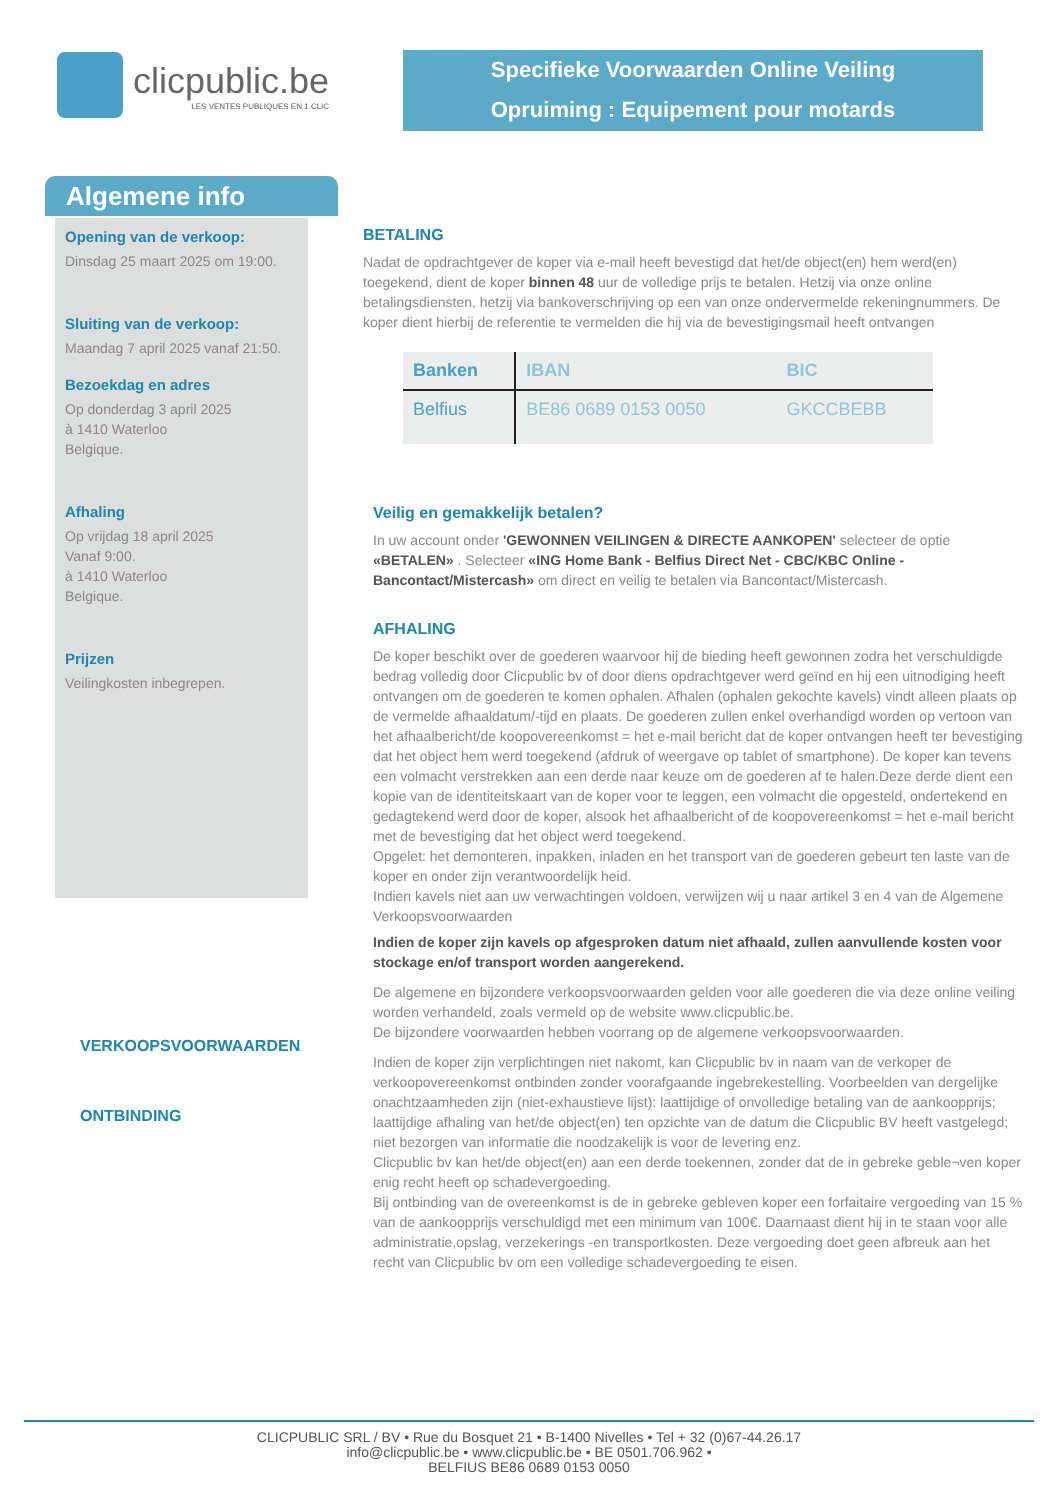clicpublic.be LES VENTES PUBLIQUES EN 1 CLIC
Specifieke Voorwaarden Online Veiling
Opruiming : Equipement pour motards
Algemene info
Opening van de verkoop:
Dinsdag 25 maart 2025 om 19:00.
Sluiting van de verkoop:
Maandag 7 april 2025 vanaf 21:50.
Bezoekdag en adres
Op donderdag 3 april 2025
à 1410 Waterloo
Belgique.
Afhaling
Op vrijdag 18 april 2025
Vanaf 9:00.
à 1410 Waterloo
Belgique.
Prijzen
Veilingkosten inbegrepen.
BETALING
Nadat de opdrachtgever de koper via e-mail heeft bevestigd dat het/de object(en) hem werd(en) toegekend, dient de koper binnen 48 uur de volledige prijs te betalen. Hetzij via onze online betalingsdiensten, hetzij via bankoverschrijving op een van onze ondervermelde rekeningnummers. De koper dient hierbij de referentie te vermelden die hij via de bevestigingsmail heeft ontvangen
| Banken | IBAN | BIC |
| --- | --- | --- |
| Belfius | BE86 0689 0153 0050 | GKCCBEBB |
Veilig en gemakkelijk betalen?
In uw account onder 'GEWONNEN VEILINGEN & DIRECTE AANKOPEN' selecteer de optie «BETALEN» . Selecteer «ING Home Bank - Belfius Direct Net - CBC/KBC Online - Bancontact/Mistercash» om direct en veilig te betalen via Bancontact/Mistercash.
AFHALING
De koper beschikt over de goederen waarvoor hij de bieding heeft gewonnen zodra het verschuldigde bedrag volledig door Clicpublic bv of door diens opdrachtgever werd geïnd en hij een uitnodiging heeft ontvangen om de goederen te komen ophalen. Afhalen (ophalen gekochte kavels) vindt alleen plaats op de vermelde afhaaldatum/-tijd en plaats. De goederen zullen enkel overhandigd worden op vertoon van het afhaalbericht/de koopovereenkomst = het e-mail bericht dat de koper ontvangen heeft ter bevestiging dat het object hem werd toegekend (afdruk of weergave op tablet of smartphone). De koper kan tevens een volmacht verstrekken aan een derde naar keuze om de goederen af te halen.Deze derde dient een kopie van de identiteitskaart van de koper voor te leggen, een volmacht die opgesteld, ondertekend en gedagtekend werd door de koper, alsook het afhaalbericht of de koopovereenkomst = het e-mail bericht met de bevestiging dat het object werd toegekend.
Opgelet: het demonteren, inpakken, inladen en het transport van de goederen gebeurt ten laste van de koper en onder zijn verantwoordelijk heid.
Indien kavels niet aan uw verwachtingen voldoen, verwijzen wij u naar artikel 3 en 4 van de Algemene Verkoopsvoorwaarden
Indien de koper zijn kavels op afgesproken datum niet afhaald, zullen aanvullende kosten voor stockage en/of transport worden aangerekend.
De algemene en bijzondere verkoopsvoorwaarden gelden voor alle goederen die via deze online veiling worden verhandeld, zoals vermeld op de website www.clicpublic.be.
De bijzondere voorwaarden hebben voorrang op de algemene verkoopsvoorwaarden.
Indien de koper zijn verplichtingen niet nakomt, kan Clicpublic bv in naam van de verkoper de verkoopovereenkomst ontbinden zonder voorafgaande ingebrekestelling. Voorbeelden van dergelijke onachtzaamheden zijn (niet-exhaustieve lijst): laattijdige of onvolledige betaling van de aankoopprijs; laattijdige afhaling van het/de object(en) ten opzichte van de datum die Clicpublic BV heeft vastgelegd; niet bezorgen van informatie die noodzakelijk is voor de levering enz.
Clicpublic bv kan het/de object(en) aan een derde toekennen, zonder dat de in gebreke geble¬ven koper enig recht heeft op schadevergoeding.
Bij ontbinding van de overeenkomst is de in gebreke gebleven koper een forfaitaire vergoeding van 15 % van de aankoopprijs verschuldigd met een minimum van 100€. Daarnaast dient hij in te staan voor alle administratie,opslag, verzekerings -en transportkosten. Deze vergoeding doet geen afbreuk aan het recht van Clicpublic bv om een volledige schadevergoeding te eisen.
VERKOOPSVOORWAARDEN
ONTBINDING
CLICPUBLIC SRL / BV • Rue du Bosquet 21 • B-1400 Nivelles • Tel + 32 (0)67-44.26.17
info@clicpublic.be • www.clicpublic.be • BE 0501.706.962 •
BELFIUS BE86 0689 0153 0050